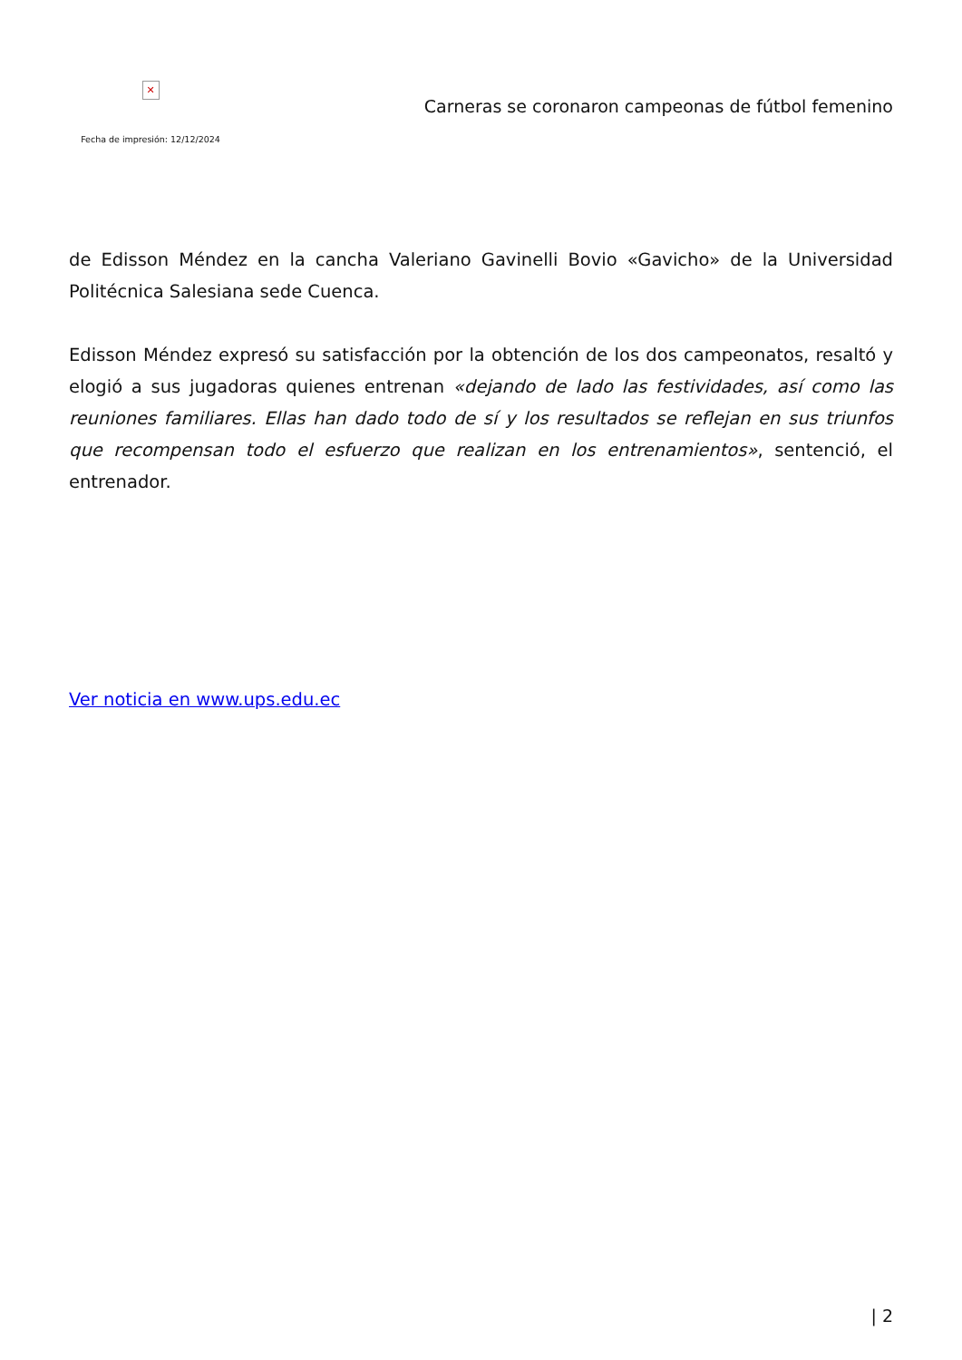✕
Fecha de impresión: 12/12/2024
Carneras se coronaron campeonas de fútbol femenino
de Edisson Méndez en la cancha Valeriano Gavinelli Bovio «Gavicho» de la Universidad Politécnica Salesiana sede Cuenca.
Edisson Méndez expresó su satisfacción por la obtención de los dos campeonatos, resaltó y elogió a sus jugadoras quienes entrenan «dejando de lado las festividades, así como las reuniones familiares. Ellas han dado todo de sí y los resultados se reflejan en sus triunfos que recompensan todo el esfuerzo que realizan en los entrenamientos», sentenció, el entrenador.
Ver noticia en www.ups.edu.ec
| 2